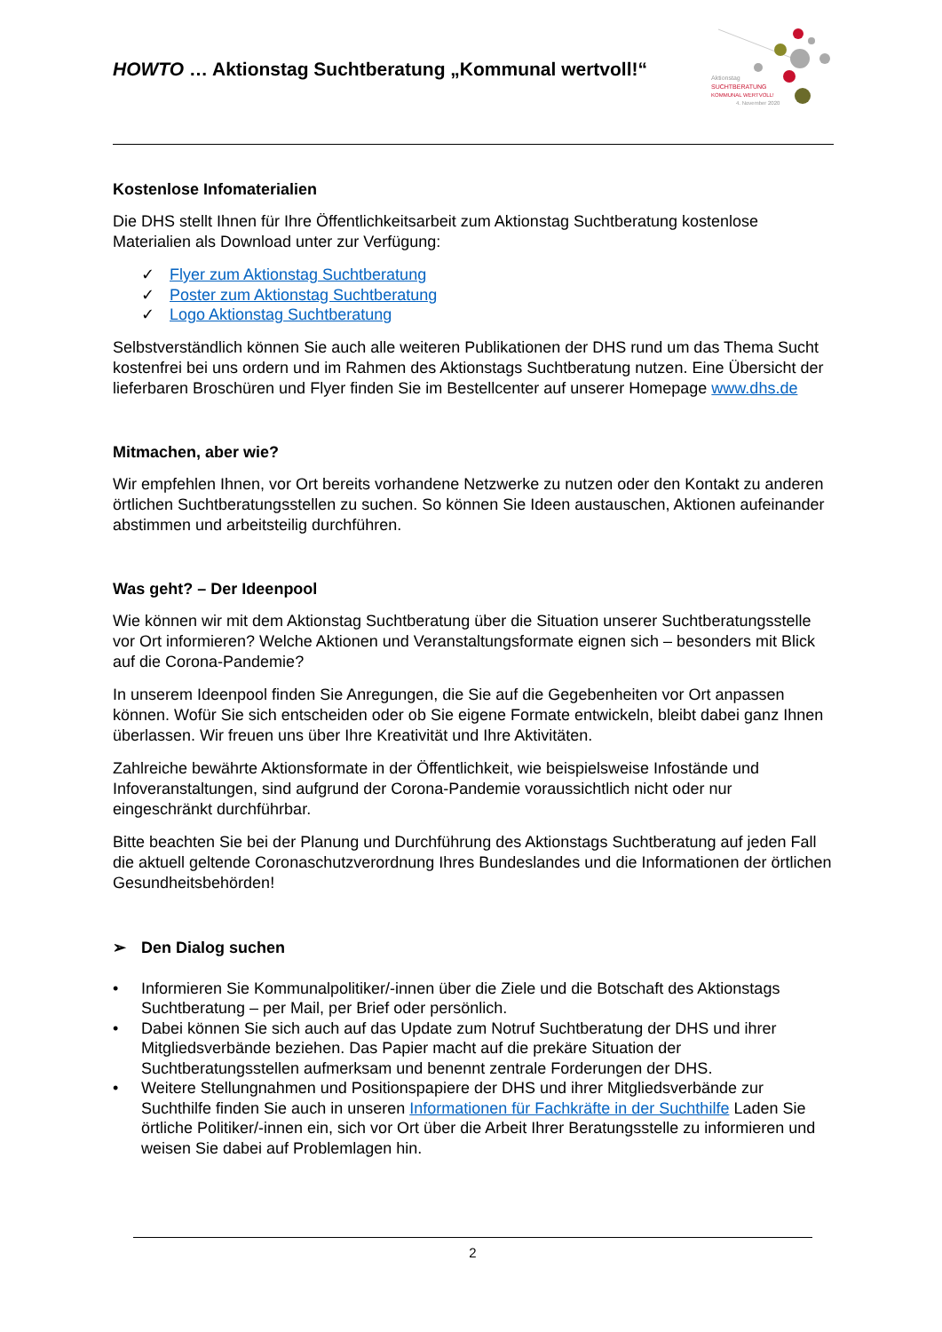HOWTO … Aktionstag Suchtberatung „Kommunal wertvoll!“
Aktionstag
SUCHTBERATUNG
KOMMUNAL WERTVOLL!
4. November 2020
Kostenlose Infomaterialien
Die DHS stellt Ihnen für Ihre Öffentlichkeitsarbeit zum Aktionstag Suchtberatung kostenlose Materialien als Download unter zur Verfügung:
✓ Flyer zum Aktionstag Suchtberatung
✓ Poster zum Aktionstag Suchtberatung
✓ Logo Aktionstag Suchtberatung
Selbstverständlich können Sie auch alle weiteren Publikationen der DHS rund um das Thema Sucht kostenfrei bei uns ordern und im Rahmen des Aktionstags Suchtberatung nutzen. Eine Übersicht der lieferbaren Broschüren und Flyer finden Sie im Bestellcenter auf unserer Homepage www.dhs.de
Mitmachen, aber wie?
Wir empfehlen Ihnen, vor Ort bereits vorhandene Netzwerke zu nutzen oder den Kontakt zu anderen örtlichen Suchtberatungsstellen zu suchen. So können Sie Ideen austauschen, Aktionen aufeinander abstimmen und arbeitsteilig durchführen.
Was geht? – Der Ideenpool
Wie können wir mit dem Aktionstag Suchtberatung über die Situation unserer Suchtberatungsstelle vor Ort informieren? Welche Aktionen und Veranstaltungsformate eignen sich – besonders mit Blick auf die Corona-Pandemie?
In unserem Ideenpool finden Sie Anregungen, die Sie auf die Gegebenheiten vor Ort anpassen können. Wofür Sie sich entscheiden oder ob Sie eigene Formate entwickeln, bleibt dabei ganz Ihnen überlassen. Wir freuen uns über Ihre Kreativität und Ihre Aktivitäten.
Zahlreiche bewährte Aktionsformate in der Öffentlichkeit, wie beispielsweise Infostände und Infoveranstaltungen, sind aufgrund der Corona-Pandemie voraussichtlich nicht oder nur eingeschränkt durchführbar.
Bitte beachten Sie bei der Planung und Durchführung des Aktionstags Suchtberatung auf jeden Fall die aktuell geltende Coronaschutzverordnung Ihres Bundeslandes und die Informationen der örtlichen Gesundheitsbehörden!
➢ Den Dialog suchen
• Informieren Sie Kommunalpolitiker/-innen über die Ziele und die Botschaft des Aktionstags Suchtberatung – per Mail, per Brief oder persönlich.
• Dabei können Sie sich auch auf das Update zum Notruf Suchtberatung der DHS und ihrer Mitgliedsverbände beziehen. Das Papier macht auf die prekäre Situation der Suchtberatungsstellen aufmerksam und benennt zentrale Forderungen der DHS.
• Weitere Stellungnahmen und Positionspapiere der DHS und ihrer Mitgliedsverbände zur Suchthilfe finden Sie auch in unseren Informationen für Fachkräfte in der Suchthilfe Laden Sie örtliche Politiker/-innen ein, sich vor Ort über die Arbeit Ihrer Beratungsstelle zu informieren und weisen Sie dabei auf Problemlagen hin.
2